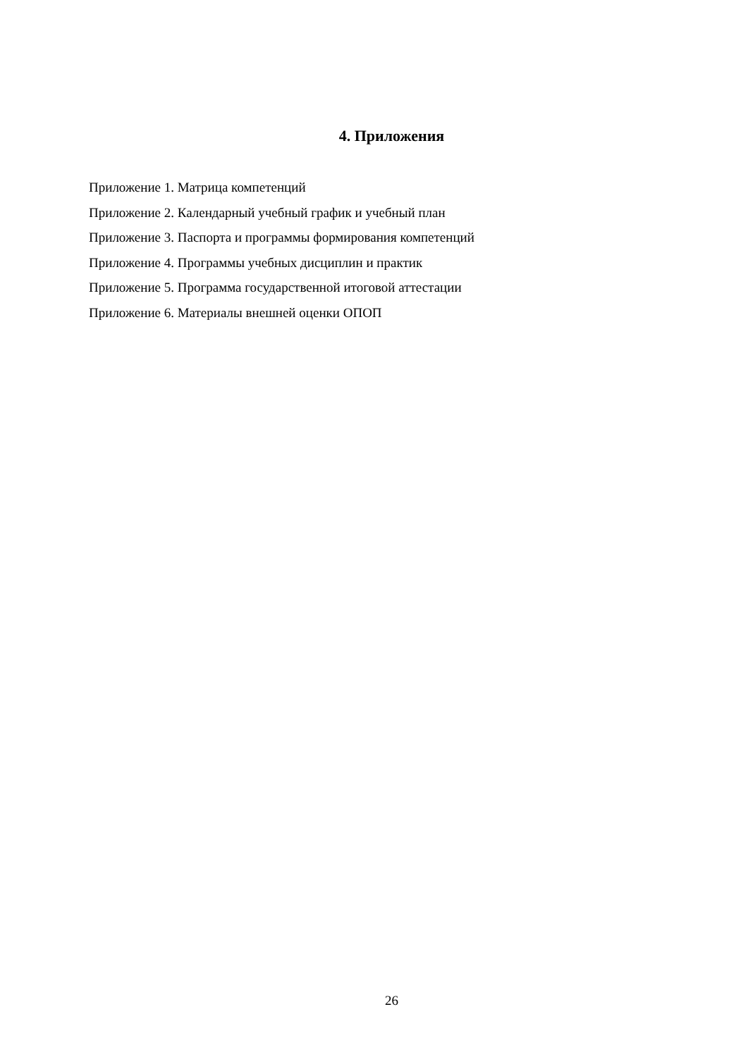4. Приложения
Приложение 1. Матрица компетенций
Приложение 2. Календарный учебный график и учебный план
Приложение 3. Паспорта и программы формирования компетенций
Приложение 4. Программы учебных дисциплин и практик
Приложение 5. Программа государственной итоговой аттестации
Приложение 6. Материалы внешней оценки ОПОП
26